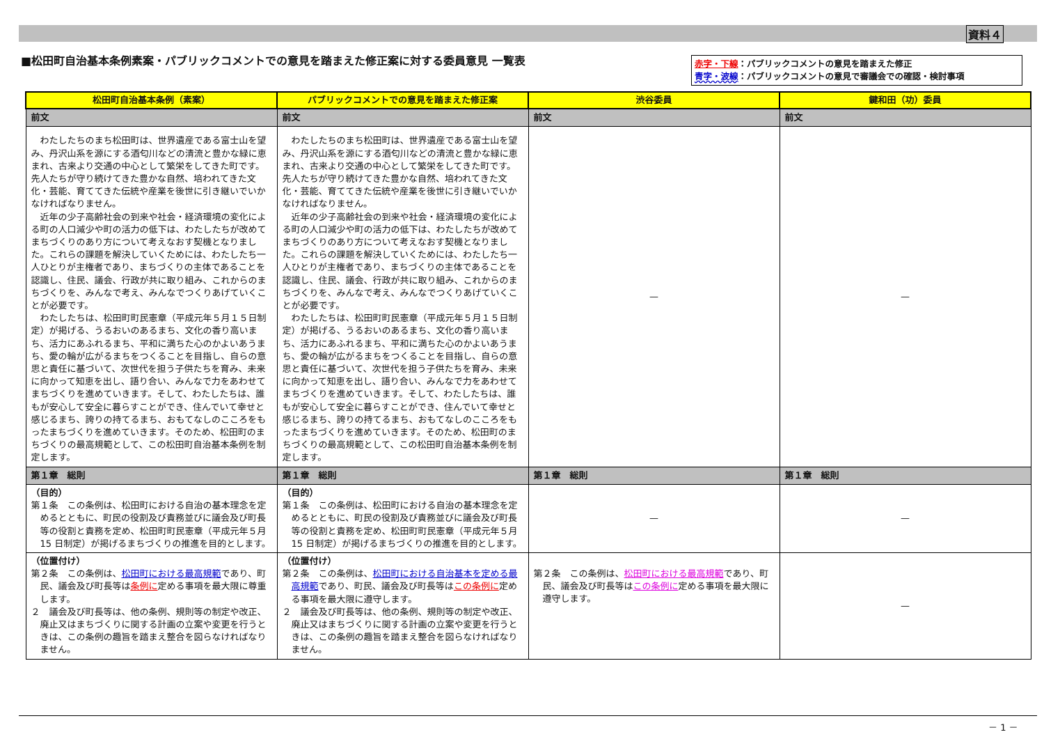資料４
■松田町自治基本条例素案・パブリックコメントでの意見を踏まえた修正案に対する委員意見 一覧表
赤字・下線：パブリックコメントの意見を踏まえた修正
青字・波線：パブリックコメントの意見で審議会での確認・検討事項
| 松田町自治基本条例（素案） | パブリックコメントでの意見を踏まえた修正案 | 渋谷委員 | 鍵和田（功）委員 |
| --- | --- | --- | --- |
| 前文 | 前文 | 前文 | 前文 |
| わたしたちのまち松田町は、世界遺産である富士山を望み、丹沢山系を源にする酒匂川などの清流と豊かな緑に恵まれ、古来より交通の中心として繁栄をしてきた町です。先人たちが守り続けてきた豊かな自然、培われてきた文化・芸能、育ててきた伝統や産業を後世に引き継いでいかなければなりません。 近年の少子高齢社会の到来や社会・経済環境の変化による町の人口減少や町の活力の低下は、わたしたちが改めてまちづくりのあり方について考えなおす契機となりました。これらの課題を解決していくためには、わたしたち一人ひとりが主権者であり、まちづくりの主体であることを認識し、住民、議会、行政が共に取り組み、これからのまちづくりを、みんなで考え、みんなでつくりあげていくことが必要です。 わたしたちは、松田町町民憲章（平成元年５月１５日制定）が掲げる、うるおいのあるまち、文化の香り高いまち、活力にあふれるまち、平和に満ちた心のかよいあうまち、愛の輪が広がるまちをつくることを目指し、自らの意思と責任に基づいて、次世代を担う子供たちを育み、未来に向かって知恵を出し、語り合い、みんなで力をあわせてまちづくりを進めていきます。そして、わたしたちは、誰もが安心して安全に暮らすことができ、住んでいて幸せと感じるまち、誇りの持てるまち、おもてなしのこころをもったまちづくりを進めていきます。そのため、松田町のまちづくりの最高規範として、この松田町自治基本条例を制定します。 | わたしたちのまち松田町は、世界遺産である富士山を望み、丹沢山系を源にする酒匂川などの清流と豊かな緑に恵まれ、古来より交通の中心として繁栄をしてきた町です。先人たちが守り続けてきた豊かな自然、培われてきた文化・芸能、育ててきた伝統や産業を後世に引き継いでいかなければなりません。 近年の少子高齢社会の到来や社会・経済環境の変化による町の人口減少や町の活力の低下は、わたしたちが改めてまちづくりのあり方について考えなおす契機となりました。これらの課題を解決していくためには、わたしたち一人ひとりが主権者であり、まちづくりの主体であることを認識し、住民、議会、行政が共に取り組み、これからのまちづくりを、みんなで考え、みんなでつくりあげていくことが必要です。 わたしたちは、松田町町民憲章（平成元年５月１５日制定）が掲げる、うるおいのあるまち、文化の香り高いまち、活力にあふれるまち、平和に満ちた心のかよいあうまち、愛の輪が広がるまちをつくることを目指し、自らの意思と責任に基づいて、次世代を担う子供たちを育み、未来に向かって知恵を出し、語り合い、みんなで力をあわせてまちづくりを進めていきます。そして、わたしたちは、誰もが安心して安全に暮らすことができ、住んでいて幸せと感じるまち、誇りの持てるまち、おもてなしのこころをもったまちづくりを進めていきます。そのため、松田町のまちづくりの最高規範として、この松田町自治基本条例を制定します。 | — | — |
| 第１章 総則 | 第１章 総則 | 第１章 総則 | 第１章 総則 |
| （目的） 第１条 この条例は、松田町における自治の基本理念を定めるとともに、町民の役割及び責務並びに議会及び町長等の役割と責務を定め、松田町町民憲章（平成元年５月 15 日制定）が掲げるまちづくりの推進を目的とします。 | （目的） 第１条 この条例は、松田町における自治の基本理念を定めるとともに、町民の役割及び責務並びに議会及び町長等の役割と責務を定め、松田町町民憲章（平成元年５月 15 日制定）が掲げるまちづくりの推進を目的とします。 | — | — |
| （位置付け） 第２条 この条例は、 松田町における最高規範 であり、町民、議会及び町長等は 条例に 定める事項を最大限に尊重します。 ２ 議会及び町長等は、他の条例、規則等の制定や改正、廃止又はまちづくりに関する計画の立案や変更を行うときは、この条例の趣旨を踏まえ整合を図らなければなりません。 | （位置付け） 第２条 この条例は、 松田町における自治基本を定める最高規範 であり、町民、議会及び町長等は この条例に 定める事項を最大限に遵守します。 ２ 議会及び町長等は、他の条例、規則等の制定や改正、廃止又はまちづくりに関する計画の立案や変更を行うときは、この条例の趣旨を踏まえ整合を図らなければなりません。 | 第２条 この条例は、 松田町における最高規範 であり、町民、議会及び町長等は この条例に 定める事項を最大限に遵守します。 | — |
－ 1 －